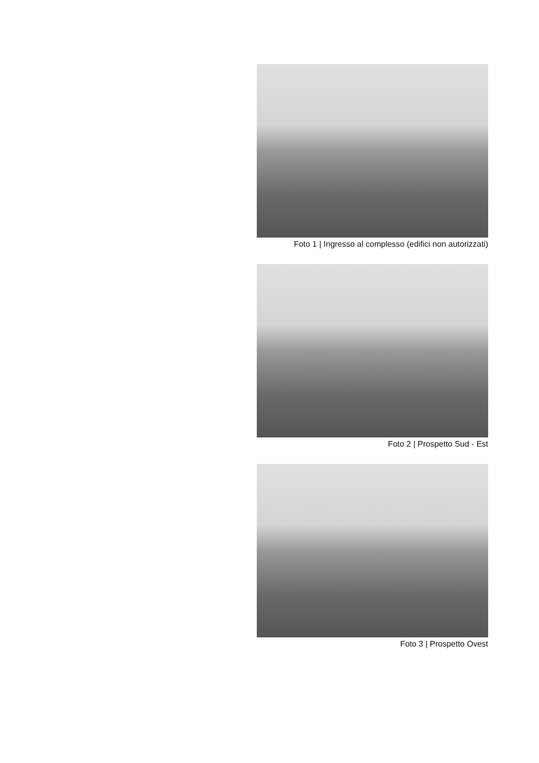Foto 1 | Ingresso al complesso (edifici non autorizzati)
Foto 2 | Prospetto Sud - Est
Foto 3 | Prospetto Ovest